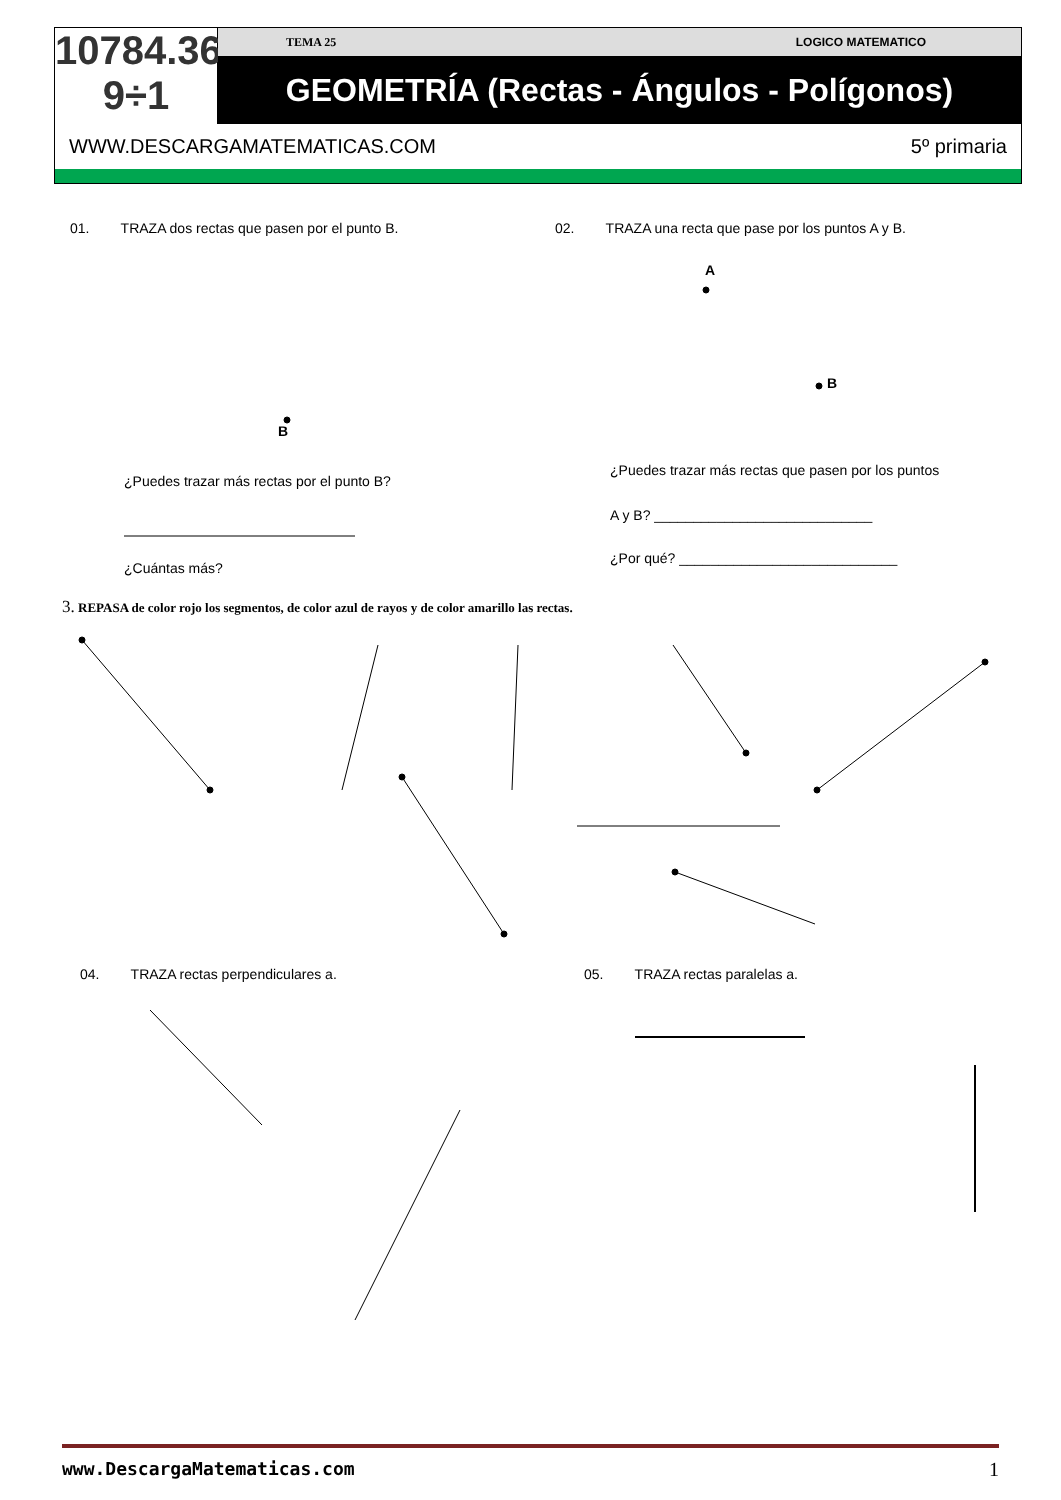10784.36
9÷1
TEMA 25 LOGICO MATEMATICO
GEOMETRÍA (Rectas - Ángulos - Polígonos)
WWW.DESCARGAMATEMATICAS.COM 5º primaria
01. TRAZA dos rectas que pasen por el punto B.
B
¿Puedes trazar más rectas por el punto B?
¿Cuántas más?
02. TRAZA una recta que pase por los puntos A y B.
A
B
¿Puedes trazar más rectas que pasen por los puntos
A y B? ____________________________
¿Por qué? ____________________________
3. REPASA de color rojo los segmentos, de color azul de rayos y de color amarillo las rectas.
04. TRAZA rectas perpendiculares a.
05. TRAZA rectas paralelas a.
www.DescargaMatematicas.com 1